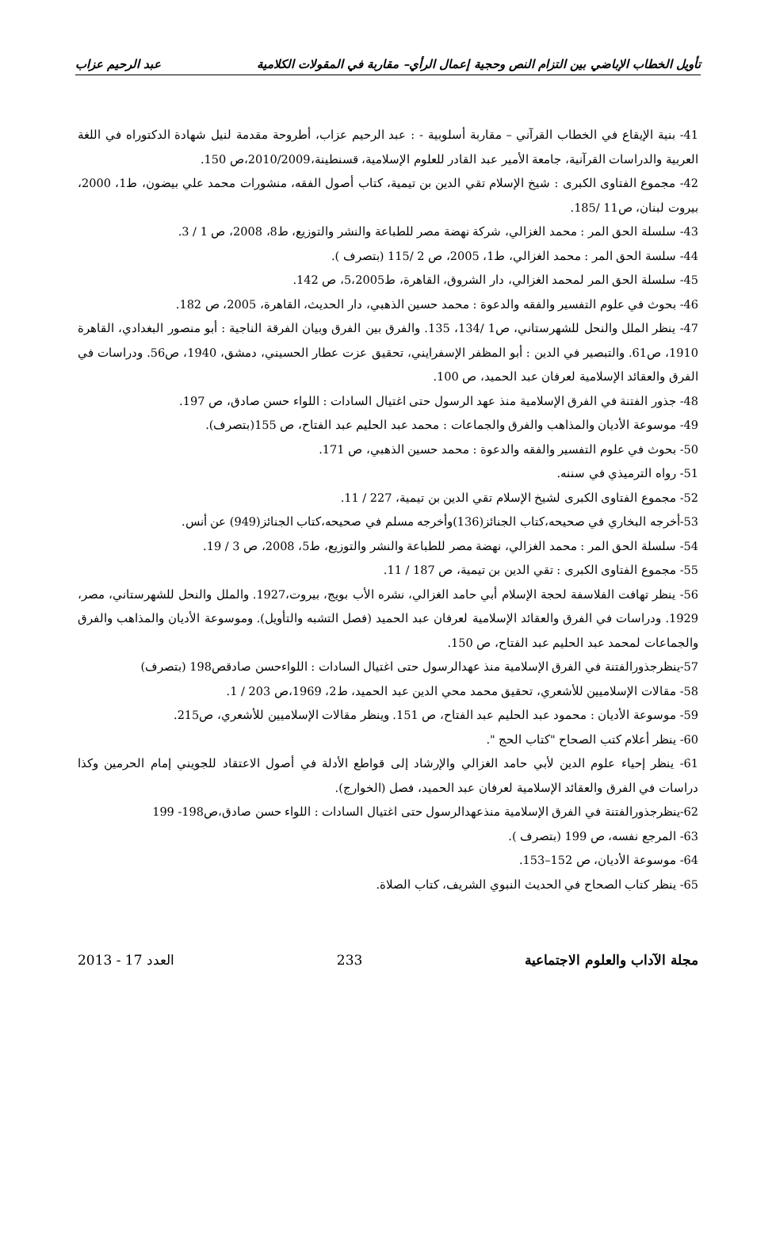تأويل الخطاب الإباضي بين التزام النص وحجية إعمال الرأي– مقاربة في المقولات الكلامية عبد الرحيم عزاب
41- بنية الإيقاع في الخطاب القرآني – مقاربة أسلوبية - : عبد الرحيم عزاب، أطروحة مقدمة لنيل شهادة الدكتوراه في اللغة العربية والدراسات القرآنية، جامعة الأمير عبد القادر للعلوم الإسلامية، قسنطينة،2010/2009،ص 150.
42- مجموع الفتاوى الكبرى : شيخ الإسلام تقي الدين بن تيمية، كتاب أصول الفقه، منشورات محمد علي بيضون، ط1، 2000، بيروت لبنان، ص11 /185.
43- سلسلة الحق المر : محمد الغزالي، شركة نهضة مصر للطباعة والنشر والتوزيع، ط8، 2008، ص 1 / 3.
44- سلسة الحق المر : محمد الغزالي، ط1، 2005، ص 2 /115 (بتصرف ).
45- سلسلة الحق المر لمحمد الغزالي، دار الشروق، القاهرة، ط5،2005، ص 142.
46- بحوث في علوم التفسير والفقه والدعوة : محمد حسين الذهبي، دار الحديث، القاهرة، 2005، ص 182.
47- ينظر الملل والنحل للشهرستاني، ص1 /134، 135. والفرق بين الفرق وبيان الفرقة الناجية : أبو منصور البغدادي، القاهرة 1910، ص61. والتبصير في الدين : أبو المظفر الإسفرايني، تحقيق عزت عطار الحسيني، دمشق، 1940، ص56. ودراسات في الفرق والعقائد الإسلامية لعرفان عبد الحميد، ص 100.
48- جذور الفتنة في الفرق الإسلامية منذ عهد الرسول حتى اغتيال السادات : اللواء حسن صادق، ص 197.
49- موسوعة الأديان والمذاهب والفرق والجماعات : محمد عبد الحليم عبد الفتاح، ص 155(بتصرف).
50- بحوث في علوم التفسير والفقه والدعوة : محمد حسين الذهبي، ص 171.
51- رواه الترميذي في سننه.
52- مجموع الفتاوى الكبرى لشيخ الإسلام تقي الدين بن تيمية، 227 / 11.
53-أخرجه البخاري في صحيحه،كتاب الجنائز(136)وأخرجه مسلم في صحيحه،كتاب الجنائز(949) عن أنس.
54- سلسلة الحق المر : محمد الغزالي، نهضة مصر للطباعة والنشر والتوزيع، ط5، 2008، ص 3 / 19.
55- مجموع الفتاوى الكبرى : تقي الدين بن تيمية، ص 187 / 11.
56- ينظر تهافت الفلاسفة لحجة الإسلام أبي حامد الغزالي، نشره الأب بويج، بيروت،1927. والملل والنحل للشهرستاني، مصر، 1929. ودراسات في الفرق والعقائد الإسلامية لعرفان عبد الحميد (فصل التشبه والتأويل). وموسوعة الأديان والمذاهب والفرق والجماعات لمحمد عبد الحليم عبد الفتاح، ص 150.
57-ينظرجذورالفتنة في الفرق الإسلامية منذ عهدالرسول حتى اغتيال السادات : اللواءحسن صادقص198 (بتصرف)
58- مقالات الإسلاميين للأشعري، تحقيق محمد محي الدين عبد الحميد، ط2، 1969،ص 203 / 1.
59- موسوعة الأديان : محمود عبد الحليم عبد الفتاح، ص 151. وينظر مقالات الإسلاميين للأشعري، ص215.
60- ينظر أعلام كتب الصحاح "كتاب الحج ".
61- ينظر إحياء علوم الدين لأبي حامد الغزالي والإرشاد إلى قواطع الأدلة في أصول الاعتقاد للجويني إمام الحرمين وكذا دراسات في الفرق والعقائد الإسلامية لعرفان عبد الحميد، فصل (الخوارج).
62-ينظرجذورالفتنة في الفرق الإسلامية منذعهدالرسول حتى اغتيال السادات : اللواء حسن صادق،ص198- 199
63- المرجع نفسه، ص 199 (بتصرف ).
64- موسوعة الأديان، ص 152–153.
65- ينظر كتاب الصحاح في الحديث النبوي الشريف، كتاب الصلاة.
مجلة الآداب والعلوم الاجتماعية 233 العدد 17 - 2013